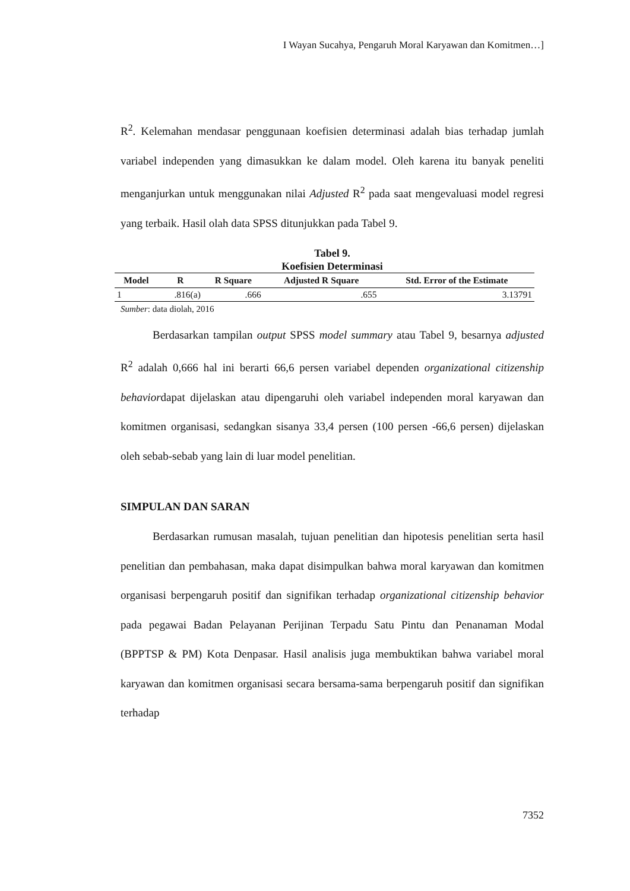I Wayan Sucahya, Pengaruh Moral Karyawan dan Komitmen…]
R<sup>2</sup>. Kelemahan mendasar penggunaan koefisien determinasi adalah bias terhadap jumlah variabel independen yang dimasukkan ke dalam model. Oleh karena itu banyak peneliti menganjurkan untuk menggunakan nilai Adjusted R<sup>2</sup> pada saat mengevaluasi model regresi yang terbaik. Hasil olah data SPSS ditunjukkan pada Tabel 9.
Tabel 9.
Koefisien Determinasi
| Model | R | R Square | Adjusted R Square | Std. Error of the Estimate |
| --- | --- | --- | --- | --- |
| 1 | .816(a) | .666 | .655 | 3.13791 |
Sumber: data diolah, 2016
Berdasarkan tampilan output SPSS model summary atau Tabel 9, besarnya adjusted R<sup>2</sup> adalah 0,666 hal ini berarti 66,6 persen variabel dependen organizational citizenship behaviordapat dijelaskan atau dipengaruhi oleh variabel independen moral karyawan dan komitmen organisasi, sedangkan sisanya 33,4 persen (100 persen -66,6 persen) dijelaskan oleh sebab-sebab yang lain di luar model penelitian.
SIMPULAN DAN SARAN
Berdasarkan rumusan masalah, tujuan penelitian dan hipotesis penelitian serta hasil penelitian dan pembahasan, maka dapat disimpulkan bahwa moral karyawan dan komitmen organisasi berpengaruh positif dan signifikan terhadap organizational citizenship behavior pada pegawai Badan Pelayanan Perijinan Terpadu Satu Pintu dan Penanaman Modal (BPPTSP & PM) Kota Denpasar. Hasil analisis juga membuktikan bahwa variabel moral karyawan dan komitmen organisasi secara bersama-sama berpengaruh positif dan signifikan terhadap
7352